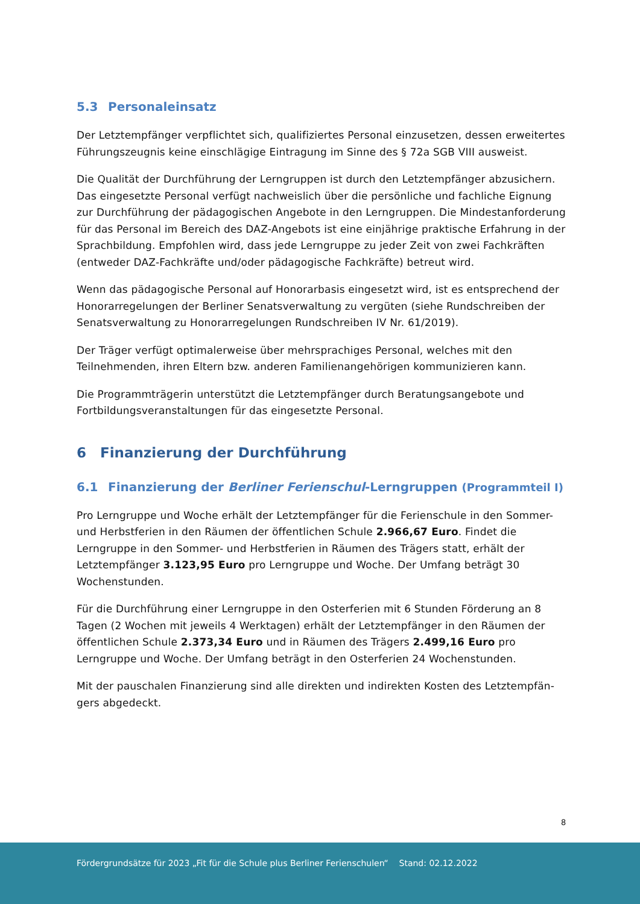5.3 Personaleinsatz
Der Letztempfänger verpflichtet sich, qualifiziertes Personal einzusetzen, dessen erweitertes Führungszeugnis keine einschlägige Eintragung im Sinne des § 72a SGB VIII ausweist.
Die Qualität der Durchführung der Lerngruppen ist durch den Letztempfänger abzusichern. Das eingesetzte Personal verfügt nachweislich über die persönliche und fachliche Eignung zur Durchführung der pädagogischen Angebote in den Lerngruppen. Die Mindestanforderung für das Personal im Bereich des DAZ-Angebots ist eine einjährige praktische Erfahrung in der Sprachbildung. Empfohlen wird, dass jede Lerngruppe zu jeder Zeit von zwei Fachkräften (entweder DAZ-Fachkräfte und/oder pädagogische Fachkräfte) betreut wird.
Wenn das pädagogische Personal auf Honorarbasis eingesetzt wird, ist es entsprechend der Honorarregelungen der Berliner Senatsverwaltung zu vergüten (siehe Rundschreiben der Senatsverwaltung zu Honorarregelungen Rundschreiben IV Nr. 61/2019).
Der Träger verfügt optimalerweise über mehrsprachiges Personal, welches mit den Teilnehmenden, ihren Eltern bzw. anderen Familienangehörigen kommunizieren kann.
Die Programmträgerin unterstützt die Letztempfänger durch Beratungsangebote und Fortbildungsveranstaltungen für das eingesetzte Personal.
6 Finanzierung der Durchführung
6.1 Finanzierung der Berliner Ferienschul-Lerngruppen (Programmteil I)
Pro Lerngruppe und Woche erhält der Letztempfänger für die Ferienschule in den Sommer- und Herbstferien in den Räumen der öffentlichen Schule 2.966,67 Euro. Findet die Lerngruppe in den Sommer- und Herbstferien in Räumen des Trägers statt, erhält der Letztempfänger 3.123,95 Euro pro Lerngruppe und Woche. Der Umfang beträgt 30 Wochenstunden.
Für die Durchführung einer Lerngruppe in den Osterferien mit 6 Stunden Förderung an 8 Tagen (2 Wochen mit jeweils 4 Werktagen) erhält der Letztempfänger in den Räumen der öffentlichen Schule 2.373,34 Euro und in Räumen des Trägers 2.499,16 Euro pro Lerngruppe und Woche. Der Umfang beträgt in den Osterferien 24 Wochenstunden.
Mit der pauschalen Finanzierung sind alle direkten und indirekten Kosten des Letztempfän­gers abgedeckt.
8
Fördergrundsätze für 2023 „Fit für die Schule plus Berliner Ferienschulen“ Stand: 02.12.2022